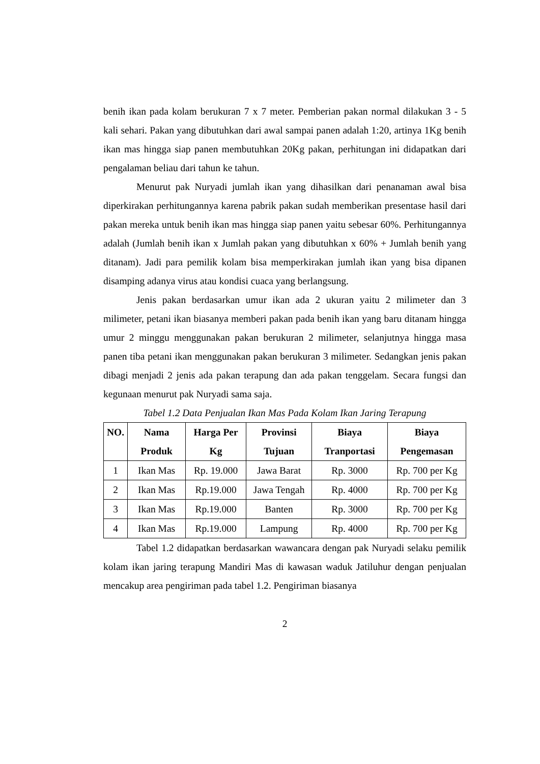benih ikan pada kolam berukuran 7 x 7 meter. Pemberian pakan normal dilakukan 3 - 5 kali sehari. Pakan yang dibutuhkan dari awal sampai panen adalah 1:20, artinya 1Kg benih ikan mas hingga siap panen membutuhkan 20Kg pakan, perhitungan ini didapatkan dari pengalaman beliau dari tahun ke tahun.
Menurut pak Nuryadi jumlah ikan yang dihasilkan dari penanaman awal bisa diperkirakan perhitungannya karena pabrik pakan sudah memberikan presentase hasil dari pakan mereka untuk benih ikan mas hingga siap panen yaitu sebesar 60%. Perhitungannya adalah (Jumlah benih ikan x Jumlah pakan yang dibutuhkan x 60% + Jumlah benih yang ditanam). Jadi para pemilik kolam bisa memperkirakan jumlah ikan yang bisa dipanen disamping adanya virus atau kondisi cuaca yang berlangsung.
Jenis pakan berdasarkan umur ikan ada 2 ukuran yaitu 2 milimeter dan 3 milimeter, petani ikan biasanya memberi pakan pada benih ikan yang baru ditanam hingga umur 2 minggu menggunakan pakan berukuran 2 milimeter, selanjutnya hingga masa panen tiba petani ikan menggunakan pakan berukuran 3 milimeter. Sedangkan jenis pakan dibagi menjadi 2 jenis ada pakan terapung dan ada pakan tenggelam. Secara fungsi dan kegunaan menurut pak Nuryadi sama saja.
Tabel 1.2 Data Penjualan Ikan Mas Pada Kolam Ikan Jaring Terapung
| NO. | Nama Produk | Harga Per Kg | Provinsi Tujuan | Biaya Tranportasi | Biaya Pengemasan |
| --- | --- | --- | --- | --- | --- |
| 1 | Ikan Mas | Rp. 19.000 | Jawa Barat | Rp. 3000 | Rp. 700 per Kg |
| 2 | Ikan Mas | Rp.19.000 | Jawa Tengah | Rp. 4000 | Rp. 700 per Kg |
| 3 | Ikan Mas | Rp.19.000 | Banten | Rp. 3000 | Rp. 700 per Kg |
| 4 | Ikan Mas | Rp.19.000 | Lampung | Rp. 4000 | Rp. 700 per Kg |
Tabel 1.2 didapatkan berdasarkan wawancara dengan pak Nuryadi selaku pemilik kolam ikan jaring terapung Mandiri Mas di kawasan waduk Jatiluhur dengan penjualan mencakup area pengiriman pada tabel 1.2. Pengiriman biasanya
2